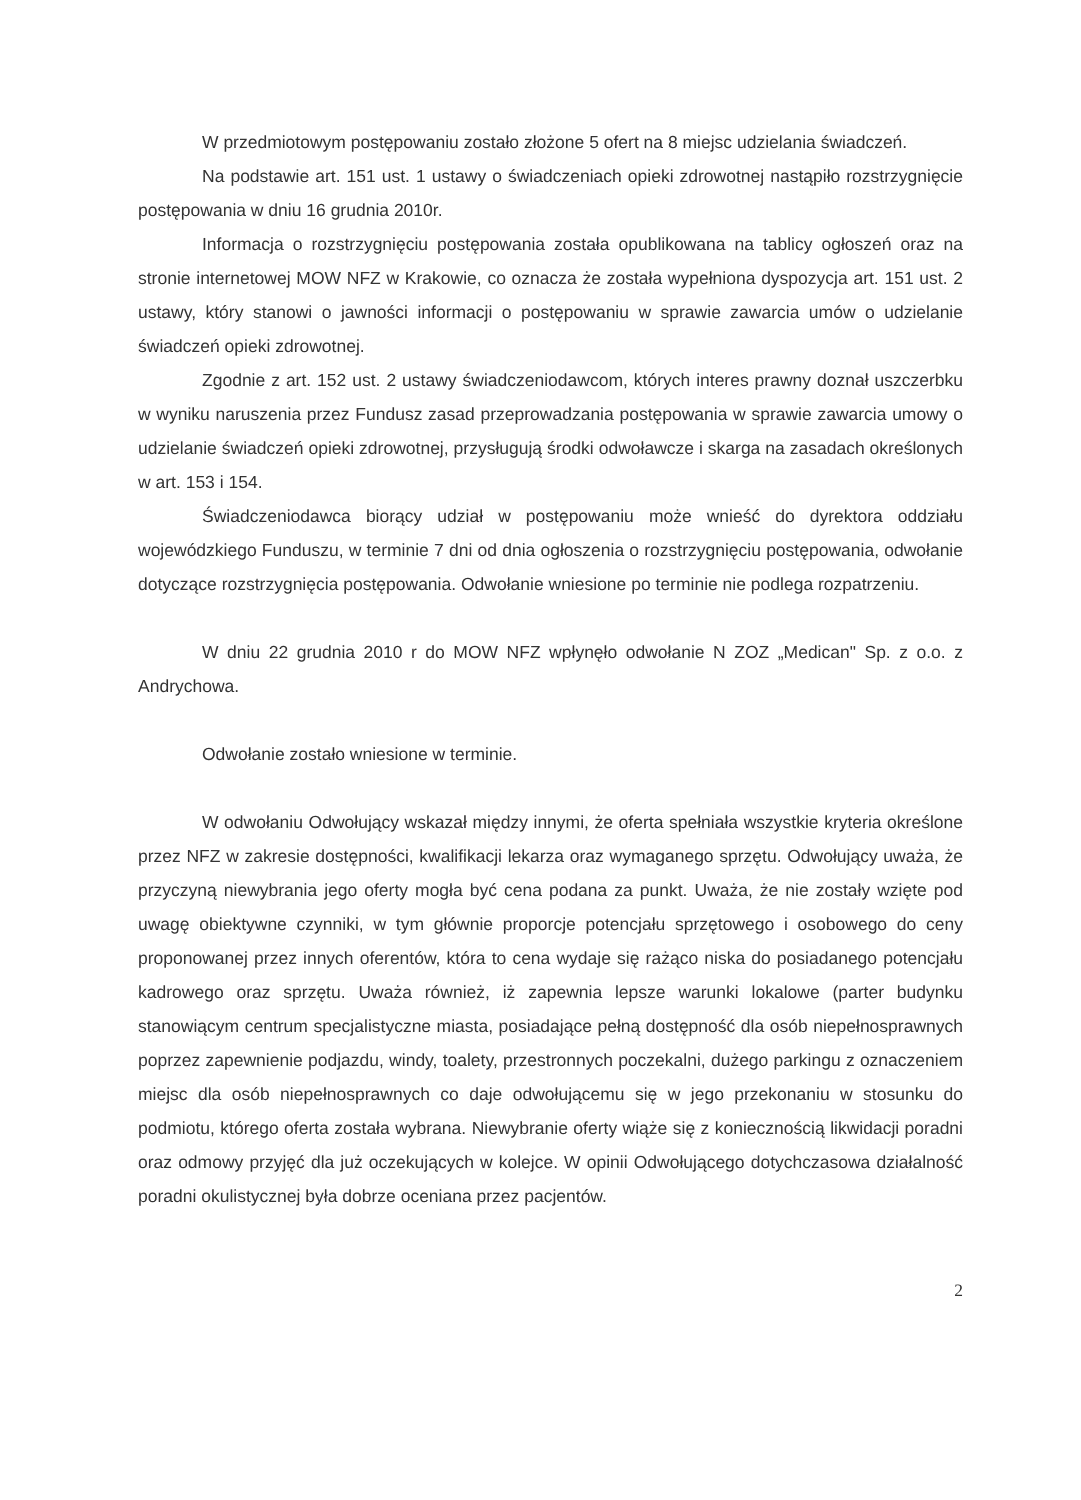W przedmiotowym postępowaniu zostało złożone 5 ofert na 8 miejsc udzielania świadczeń.
Na podstawie art. 151 ust. 1 ustawy o świadczeniach opieki zdrowotnej nastąpiło rozstrzygnięcie postępowania w dniu 16 grudnia 2010r.
Informacja o rozstrzygnięciu postępowania została opublikowana na tablicy ogłoszeń oraz na stronie internetowej MOW NFZ w Krakowie, co oznacza że została wypełniona dyspozycja art. 151 ust. 2 ustawy, który stanowi o jawności informacji o postępowaniu w sprawie zawarcia umów o udzielanie świadczeń opieki zdrowotnej.
Zgodnie z art. 152 ust. 2 ustawy świadczeniodawcom, których interes prawny doznał uszczerbku w wyniku naruszenia przez Fundusz zasad przeprowadzania postępowania w sprawie zawarcia umowy o udzielanie świadczeń opieki zdrowotnej, przysługują środki odwoławcze i skarga na zasadach określonych w art. 153 i 154.
Świadczeniodawca biorący udział w postępowaniu może wnieść do dyrektora oddziału wojewódzkiego Funduszu, w terminie 7 dni od dnia ogłoszenia o rozstrzygnięciu postępowania, odwołanie dotyczące rozstrzygnięcia postępowania. Odwołanie wniesione po terminie nie podlega rozpatrzeniu.
W dniu 22 grudnia 2010 r do MOW NFZ wpłynęło odwołanie N ZOZ „Medican" Sp. z o.o. z Andrychowa.
Odwołanie zostało wniesione w terminie.
W odwołaniu Odwołujący wskazał między innymi, że oferta spełniała wszystkie kryteria określone przez NFZ w zakresie dostępności, kwalifikacji lekarza oraz wymaganego sprzętu. Odwołujący uważa, że przyczyną niewybrania jego oferty mogła być cena podana za punkt. Uważa, że nie zostały wzięte pod uwagę obiektywne czynniki, w tym głównie proporcje potencjału sprzętowego i osobowego do ceny proponowanej przez innych oferentów, która to cena wydaje się rażąco niska do posiadanego potencjału kadrowego oraz sprzętu. Uważa również, iż zapewnia lepsze warunki lokalowe (parter budynku stanowiącym centrum specjalistyczne miasta, posiadające pełną dostępność dla osób niepełnosprawnych poprzez zapewnienie podjazdu, windy, toalety, przestronnych poczekalni, dużego parkingu z oznaczeniem miejsc dla osób niepełnosprawnych co daje odwołującemu się w jego przekonaniu w stosunku do podmiotu, którego oferta została wybrana. Niewybranie oferty wiąże się z koniecznością likwidacji poradni oraz odmowy przyjęć dla już oczekujących w kolejce. W opinii Odwołującego dotychczasowa działalność poradni okulistycznej była dobrze oceniana przez pacjentów.
2